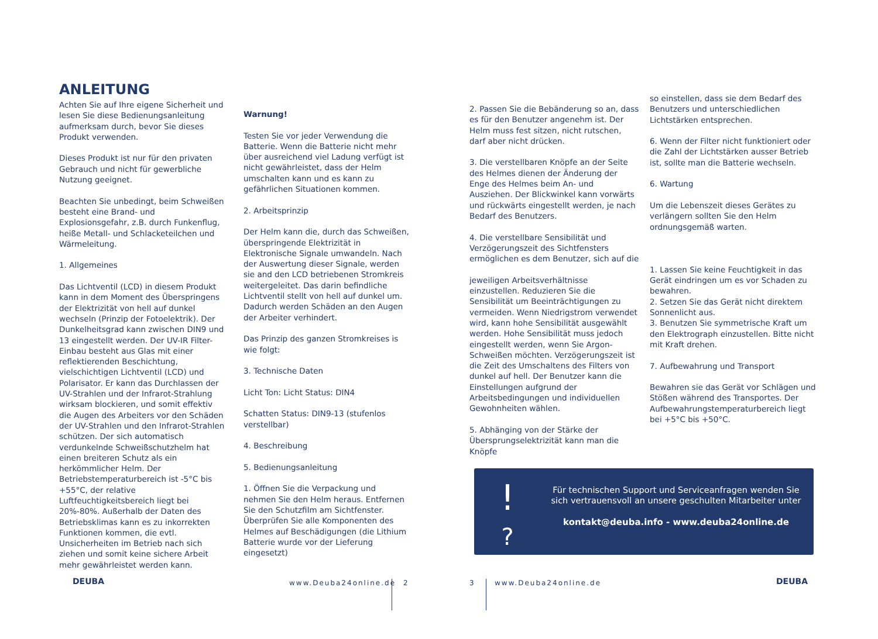ANLEITUNG
Achten Sie auf Ihre eigene Sicherheit und lesen Sie diese Bedienungsanleitung aufmerksam durch, bevor Sie dieses Produkt verwenden.
Dieses Produkt ist nur für den privaten Gebrauch und nicht für gewerbliche Nutzung geeignet.
Beachten Sie unbedingt, beim Schweißen besteht eine Brand- und Explosionsgefahr, z.B. durch Funkenflug, heiße Metall- und Schlacketeilchen und Wärmeleitung.
1. Allgemeines
Das Lichtventil (LCD) in diesem Produkt kann in dem Moment des Überspringens der Elektrizität von hell auf dunkel wechseln (Prinzip der Fotoelektrik). Der Dunkelheitsgrad kann zwischen DIN9 und 13 eingestellt werden. Der UV-IR Filter- Einbau besteht aus Glas mit einer reflektierenden Beschichtung, vielschichtigen Lichtventil (LCD) und Polarisator. Er kann das Durchlassen der UV-Strahlen und der Infrarot-Strahlung wirksam blockieren, und somit effektiv die Augen des Arbeiters vor den Schäden der UV-Strahlen und den Infrarot-Strahlen schützen. Der sich automatisch verdunkelnde Schweißschutzhelm hat einen breiteren Schutz als ein herkömmlicher Helm. Der Betriebstemperaturbereich ist -5°C bis +55°C, der relative Luftfeuchtigkeitsbereich liegt bei 20%-80%. Außerhalb der Daten des Betriebsklimas kann es zu inkorrekten Funktionen kommen, die evtl. Unsicherheiten im Betrieb nach sich ziehen und somit keine sichere Arbeit mehr gewährleistet werden kann.
Warnung!
Testen Sie vor jeder Verwendung die Batterie. Wenn die Batterie nicht mehr über ausreichend viel Ladung verfügt ist nicht gewährleistet, dass der Helm umschalten kann und es kann zu gefährlichen Situationen kommen.
2. Arbeitsprinzip
Der Helm kann die, durch das Schweißen, überspringende Elektrizität in Elektronische Signale umwandeln. Nach der Auswertung dieser Signale, werden sie and den LCD betriebenen Stromkreis weitergeleitet. Das darin befindliche Lichtventil stellt von hell auf dunkel um. Dadurch werden Schäden an den Augen der Arbeiter verhindert.
Das Prinzip des ganzen Stromkreises is wie folgt:
3. Technische Daten
Licht Ton: Licht Status: DIN4
Schatten Status: DIN9-13 (stufenlos verstellbar)
4. Beschreibung
5. Bedienungsanleitung
1. Öffnen Sie die Verpackung und nehmen Sie den Helm heraus. Entfernen Sie den Schutzfilm am Sichtfenster. Überprüfen Sie alle Komponenten des Helmes auf Beschädigungen (die Lithium Batterie wurde vor der Lieferung eingesetzt)
2. Passen Sie die Bebänderung so an, dass es für den Benutzer angenehm ist. Der Helm muss fest sitzen, nicht rutschen, darf aber nicht drücken.
3. Die verstellbaren Knöpfe an der Seite des Helmes dienen der Änderung der Enge des Helmes beim An- und Ausziehen. Der Blickwinkel kann vorwärts und rückwärts eingestellt werden, je nach Bedarf des Benutzers.
4. Die verstellbare Sensibilität und Verzögerungszeit des Sichtfensters ermöglichen es dem Benutzer, sich auf die
jeweiligen Arbeitsverhältnisse einzustellen. Reduzieren Sie die Sensibilität um Beeinträchtigungen zu vermeiden. Wenn Niedrigstrom verwendet wird, kann hohe Sensibilität ausgewählt werden. Hohe Sensibilität muss jedoch eingestellt werden, wenn Sie Argon-Schweißen möchten. Verzögerungszeit ist die Zeit des Umschaltens des Filters von dunkel auf hell. Der Benutzer kann die Einstellungen aufgrund der Arbeitsbedingungen und individuellen Gewohnheiten wählen.
5. Abhänging von der Stärke der Übersprungselektrizität kann man die Knöpfe
so einstellen, dass sie dem Bedarf des Benutzers und unterschiedlichen Lichtstärken entsprechen.
6. Wenn der Filter nicht funktioniert oder die Zahl der Lichtstärken ausser Betrieb ist, sollte man die Batterie wechseln.
6. Wartung
Um die Lebenszeit dieses Gerätes zu verlängern sollten Sie den Helm ordnungsgemäß warten.
1. Lassen Sie keine Feuchtigkeit in das Gerät eindringen um es vor Schaden zu bewahren.
2. Setzen Sie das Gerät nicht direktem Sonnenlicht aus.
3. Benutzen Sie symmetrische Kraft um den Elektrograph einzustellen. Bitte nicht mit Kraft drehen.
7. Aufbewahrung und Transport
Bewahren sie das Gerät vor Schlägen und Stößen während des Transportes. Der Aufbewahrungstemperaturbereich liegt bei +5°C bis +50°C.
!
?
Für technischen Support und Serviceanfragen wenden Sie sich vertrauensvoll an unsere geschulten Mitarbeiter unter
kontakt@deuba.info - www.deuba24online.de
DEUBA www.Deuba24online.de 2 3 www.Deuba24online.de DEUBA